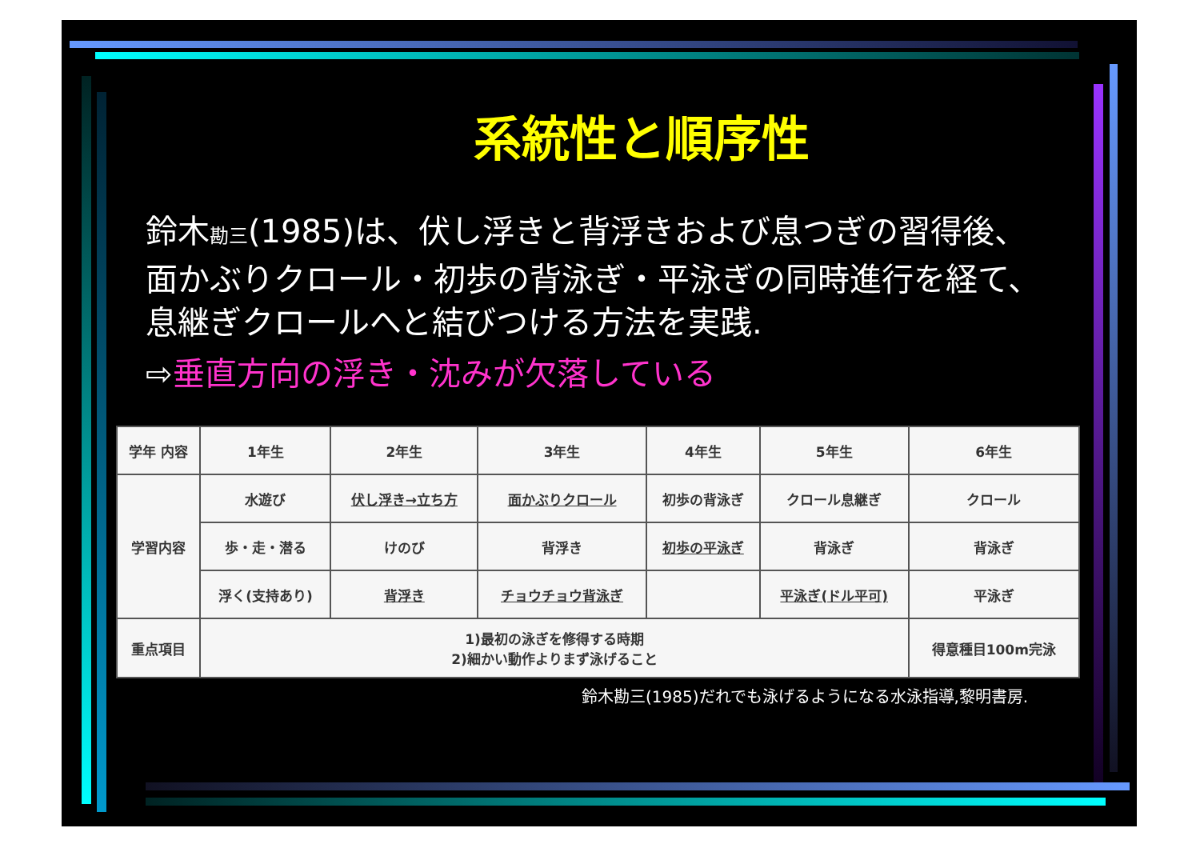系統性と順序性
鈴木勘三(1985)は、伏し浮きと背浮きおよび息つぎの習得後、面かぶりクロール・初歩の背泳ぎ・平泳ぎの同時進行を経て、息継ぎクロールへと結びつける方法を実践.
⇨垂直方向の浮き・沈みが欠落している
| 学年 内容 | 1年生 | 2年生 | 3年生 | 4年生 | 5年生 | 6年生 |
| --- | --- | --- | --- | --- | --- | --- |
| 学習内容 | 水遊び | 伏し浮き→立ち方 | 面かぶりクロール | 初歩の背泳ぎ | クロール息継ぎ | クロール |
| | 歩・走・潜る | けのび | 背浮き | 初歩の平泳ぎ | 背泳ぎ | 背泳ぎ |
| | 浮く(支持あり) | 背浮き | チョウチョウ背泳ぎ | | 平泳ぎ(ドル平可) | 平泳ぎ |
| 重点項目 | 1)最初の泳ぎを修得する時期 2)細かい動作よりまず泳げること | | | | | 得意種目100m完泳 |
鈴木勘三(1985)だれでも泳げるようになる水泳指導,黎明書房.